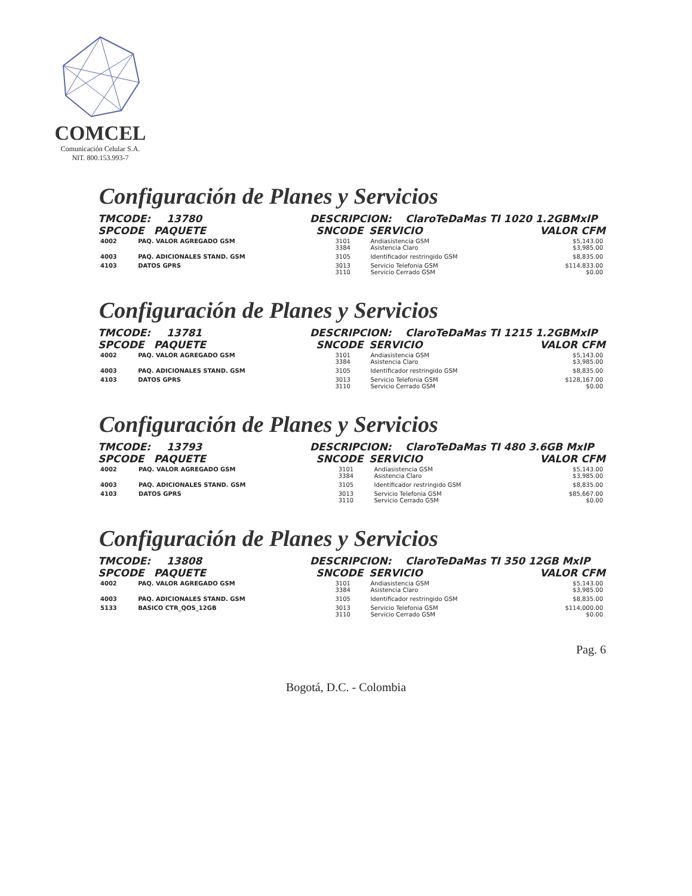COMCEL
Comunicación Celular S.A.
NIT. 800.153.993-7
Configuración de Planes y Servicios
TMCODE: 13780 DESCRIPCION: ClaroTeDaMas TI 1020 1.2GBMxIP
SPCODE PAQUETE SNCODE SERVICIO VALOR CFM
| 4002 | PAQ. VALOR AGREGADO GSM | 3101 3384 | Andiasistencia GSM Asistencia Claro | $5,143.00 $3,985.00 |
| 4003 | PAQ. ADICIONALES STAND. GSM | 3105 | Identificador restringido GSM | $8,835.00 |
| 4103 | DATOS GPRS | 3013 3110 | Servicio Telefonia GSM Servicio Cerrado GSM | $114,833.00 $0.00 |
Configuración de Planes y Servicios
TMCODE: 13781 DESCRIPCION: ClaroTeDaMas TI 1215 1.2GBMxIP
SPCODE PAQUETE SNCODE SERVICIO VALOR CFM
| 4002 | PAQ. VALOR AGREGADO GSM | 3101 3384 | Andiasistencia GSM Asistencia Claro | $5,143.00 $3,985.00 |
| 4003 | PAQ. ADICIONALES STAND. GSM | 3105 | Identificador restringido GSM | $8,835.00 |
| 4103 | DATOS GPRS | 3013 3110 | Servicio Telefonia GSM Servicio Cerrado GSM | $128,167.00 $0.00 |
Configuración de Planes y Servicios
TMCODE: 13793 DESCRIPCION: ClaroTeDaMas TI 480 3.6GB MxIP
SPCODE PAQUETE SNCODE SERVICIO VALOR CFM
| 4002 | PAQ. VALOR AGREGADO GSM | 3101 3384 | Andiasistencia GSM Asistencia Claro | $5,143.00 $3,985.00 |
| 4003 | PAQ. ADICIONALES STAND. GSM | 3105 | Identificador restringido GSM | $8,835.00 |
| 4103 | DATOS GPRS | 3013 3110 | Servicio Telefonia GSM Servicio Cerrado GSM | $85,667.00 $0.00 |
Configuración de Planes y Servicios
TMCODE: 13808 DESCRIPCION: ClaroTeDaMas TI 350 12GB MxIP
SPCODE PAQUETE SNCODE SERVICIO VALOR CFM
| 4002 | PAQ. VALOR AGREGADO GSM | 3101 3384 | Andiasistencia GSM Asistencia Claro | $5,143.00 $3,985.00 |
| 4003 | PAQ. ADICIONALES STAND. GSM | 3105 | Identificador restringido GSM | $8,835.00 |
| 5133 | BASICO CTR_QOS_12GB | 3013 3110 | Servicio Telefonia GSM Servicio Cerrado GSM | $114,000.00 $0.00 |
Pag. 6
Bogotá, D.C. - Colombia